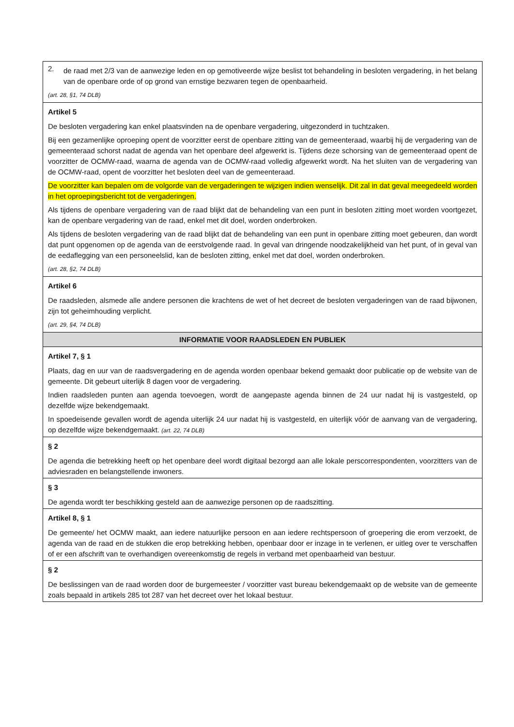| 2. de raad met 2/3 van de aanwezige leden en op gemotiveerde wijze beslist tot behandeling in besloten vergadering, in het belang van de openbare orde of op grond van ernstige bezwaren tegen de openbaarheid. (art. 28, §1, 74 DLB) |
| Artikel 5 De besloten vergadering kan enkel plaatsvinden na de openbare vergadering, uitgezonderd in tuchtzaken. Bij een gezamenlijke oproeping opent de voorzitter eerst de openbare zitting van de gemeenteraad, waarbij hij de vergadering van de gemeenteraad schorst nadat de agenda van het openbare deel afgewerkt is. Tijdens deze schorsing van de gemeenteraad opent de voorzitter de OCMW-raad, waarna de agenda van de OCMW-raad volledig afgewerkt wordt. Na het sluiten van de vergadering van de OCMW-raad, opent de voorzitter het besloten deel van de gemeenteraad. De voorzitter kan bepalen om de volgorde van de vergaderingen te wijzigen indien wenselijk. Dit zal in dat geval meegedeeld worden in het oproepingsbericht tot de vergaderingen. Als tijdens de openbare vergadering van de raad blijkt dat de behandeling van een punt in besloten zitting moet worden voortgezet, kan de openbare vergadering van de raad, enkel met dit doel, worden onderbroken. Als tijdens de besloten vergadering van de raad blijkt dat de behandeling van een punt in openbare zitting moet gebeuren, dan wordt dat punt opgenomen op de agenda van de eerstvolgende raad. In geval van dringende noodzakelijkheid van het punt, of in geval van de eedaflegging van een personeelslid, kan de besloten zitting, enkel met dat doel, worden onderbroken. (art. 28, §2, 74 DLB) |
| Artikel 6 De raadsleden, alsmede alle andere personen die krachtens de wet of het decreet de besloten vergaderingen van de raad bijwonen, zijn tot geheimhouding verplicht. (art. 29, §4, 74 DLB) |
| INFORMATIE VOOR RAADSLEDEN EN PUBLIEK |
| Artikel 7, § 1 Plaats, dag en uur van de raadsvergadering en de agenda worden openbaar bekend gemaakt door publicatie op de website van de gemeente. Dit gebeurt uiterlijk 8 dagen voor de vergadering. Indien raadsleden punten aan agenda toevoegen, wordt de aangepaste agenda binnen de 24 uur nadat hij is vastgesteld, op dezelfde wijze bekendgemaakt. In spoedeisende gevallen wordt de agenda uiterlijk 24 uur nadat hij is vastgesteld, en uiterlijk vóór de aanvang van de vergadering, op dezelfde wijze bekendgemaakt. (art. 22, 74 DLB) |
| § 2 De agenda die betrekking heeft op het openbare deel wordt digitaal bezorgd aan alle lokale perscorrespondenten, voorzitters van de adviesraden en belangstellende inwoners. |
| § 3 De agenda wordt ter beschikking gesteld aan de aanwezige personen op de raadszitting. |
| Artikel 8, § 1 De gemeente/ het OCMW maakt, aan iedere natuurlijke persoon en aan iedere rechtspersoon of groepering die erom verzoekt, de agenda van de raad en de stukken die erop betrekking hebben, openbaar door er inzage in te verlenen, er uitleg over te verschaffen of er een afschrift van te overhandigen overeenkomstig de regels in verband met openbaarheid van bestuur. |
| § 2 De beslissingen van de raad worden door de burgemeester / voorzitter vast bureau bekendgemaakt op de website van de gemeente zoals bepaald in artikels 285 tot 287 van het decreet over het lokaal bestuur. |